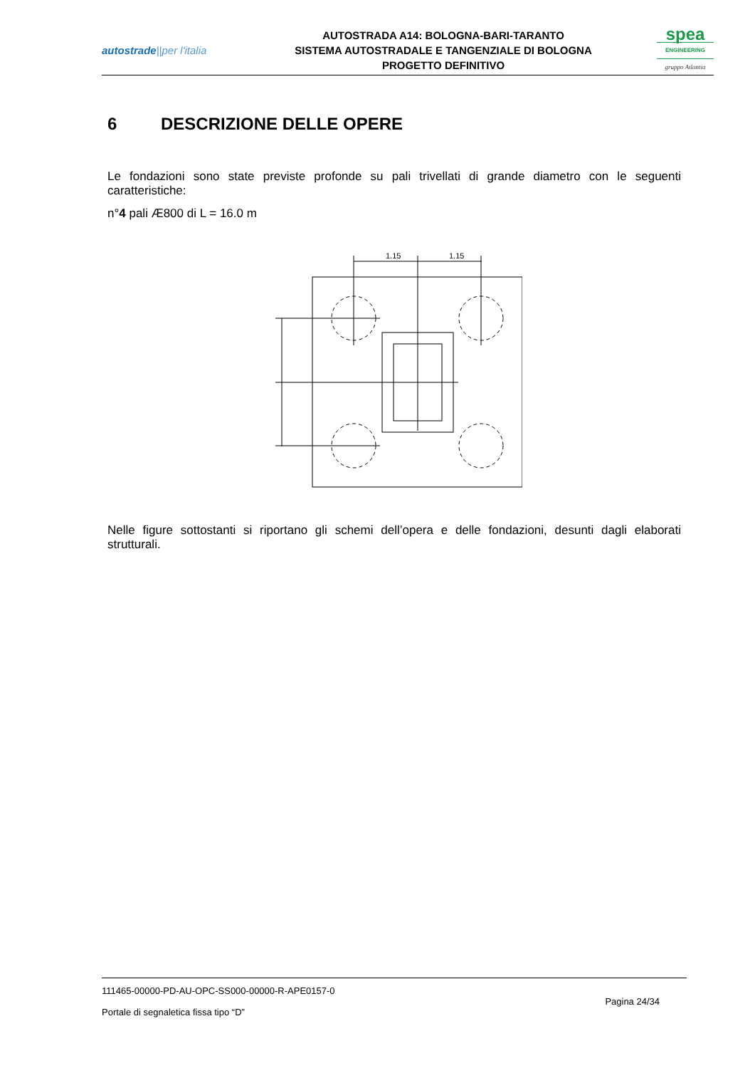autostrade||per l'italia
AUTOSTRADA A14: BOLOGNA-BARI-TARANTO
SISTEMA AUTOSTRADALE E TANGENZIALE DI BOLOGNA
PROGETTO DEFINITIVO
spea
ENGINEERING
gruppo Atlantia
6 DESCRIZIONE DELLE OPERE
Le fondazioni sono state previste profonde su pali trivellati di grande diametro con le seguenti caratteristiche:
n°4 pali Æ800 di L = 16.0 m
1.15
1.15
Nelle figure sottostanti si riportano gli schemi dell’opera e delle fondazioni, desunti dagli elaborati strutturali.
111465-00000-PD-AU-OPC-SS000-00000-R-APE0157-0
Pagina 24/34
Portale di segnaletica fissa tipo “D”